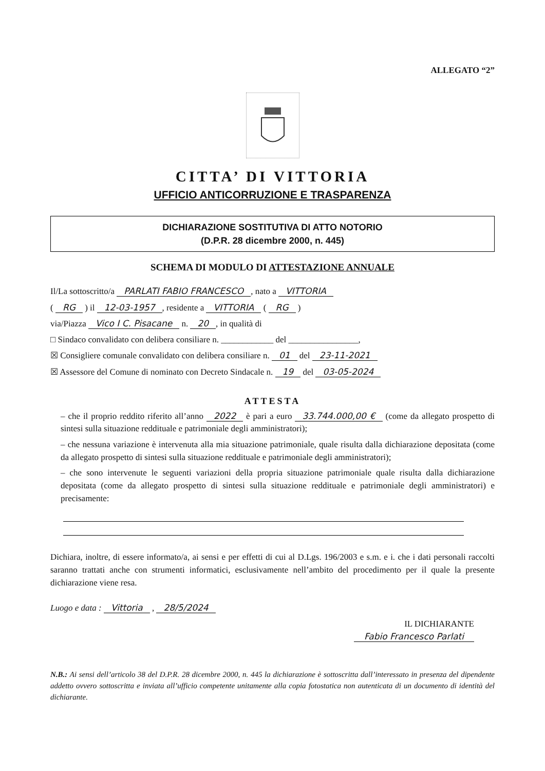ALLEGATO “2”
CITTA’ DI VITTORIA
UFFICIO ANTICORRUZIONE E TRASPARENZA
DICHIARAZIONE SOSTITUTIVA DI ATTO NOTORIO
(D.P.R. 28 dicembre 2000, n. 445)
SCHEMA DI MODULO DI ATTESTAZIONE ANNUALE
Il/La sottoscritto/a PARLATI FABIO FRANCESCO, nato a VITTORIA
( RG ) il 12-03-1957, residente a VITTORIA ( RG )
via/Piazza Vico I C. Pisacane n. 20, in qualità di
□ Sindaco convalidato con delibera consiliare n. ____________ del ________________,
☒ Consigliere comunale convalidato con delibera consiliare n. 01 del 23-11-2021
☒ Assessore del Comune di nominato con Decreto Sindacale n. 19 del 03-05-2024
ATTESTA
– che il proprio reddito riferito all’anno 2022 è pari a euro 33.744.000,00 € (come da allegato prospetto di sintesi sulla situazione reddituale e patrimoniale degli amministratori);
– che nessuna variazione è intervenuta alla mia situazione patrimoniale, quale risulta dalla dichiarazione depositata (come da allegato prospetto di sintesi sulla situazione reddituale e patrimoniale degli amministratori);
– che sono intervenute le seguenti variazioni della propria situazione patrimoniale quale risulta dalla dichiarazione depositata (come da allegato prospetto di sintesi sulla situazione reddituale e patrimoniale degli amministratori) e precisamente:
Dichiara, inoltre, di essere informato/a, ai sensi e per effetti di cui al D.Lgs. 196/2003 e s.m. e i. che i dati personali raccolti saranno trattati anche con strumenti informatici, esclusivamente nell’ambito del procedimento per il quale la presente dichiarazione viene resa.
Luogo e data : Vittoria , 28/5/2024
IL DICHIARANTE
Fabio Francesco Parlati
N.B.: Ai sensi dell’articolo 38 del D.P.R. 28 dicembre 2000, n. 445 la dichiarazione è sottoscritta dall’interessato in presenza del dipendente addetto ovvero sottoscritta e inviata all’ufficio competente unitamente alla copia fotostatica non autenticata di un documento di identità del dichiarante.